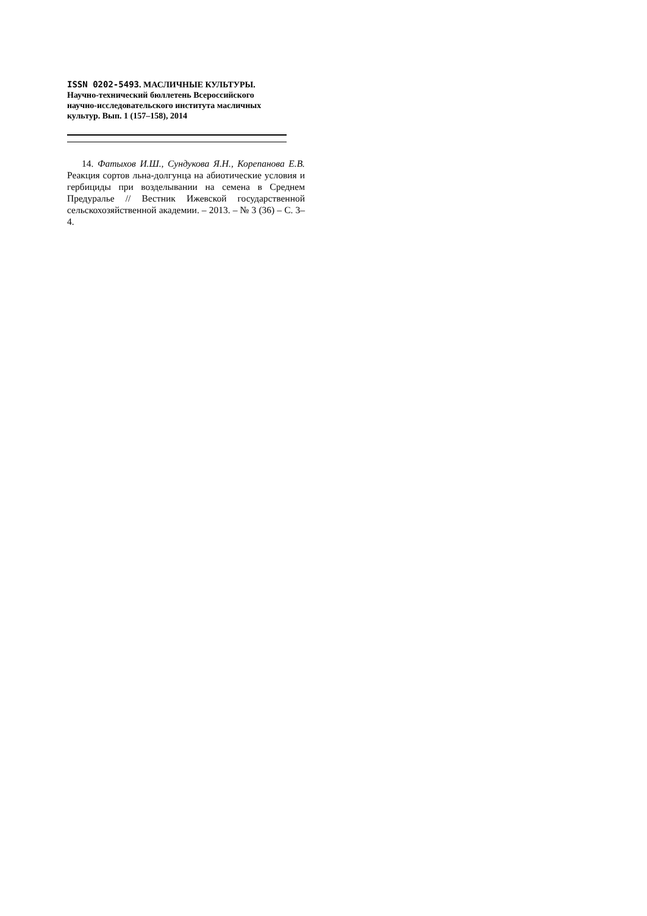ISSN 0202-5493. МАСЛИЧНЫЕ КУЛЬТУРЫ.
Научно-технический бюллетень Всероссийского
научно-исследовательского института масличных
культур. Вып. 1 (157–158), 2014
14. Фатыхов И.Ш., Сундукова Я.Н., Корепанова Е.В. Реакция сортов льна-долгунца на абиотические условия и гербициды при возделывании на семена в Среднем Предуралье // Вестник Ижевской государственной сельскохозяйственной академии. – 2013. – № 3 (36) – С. 3–4.